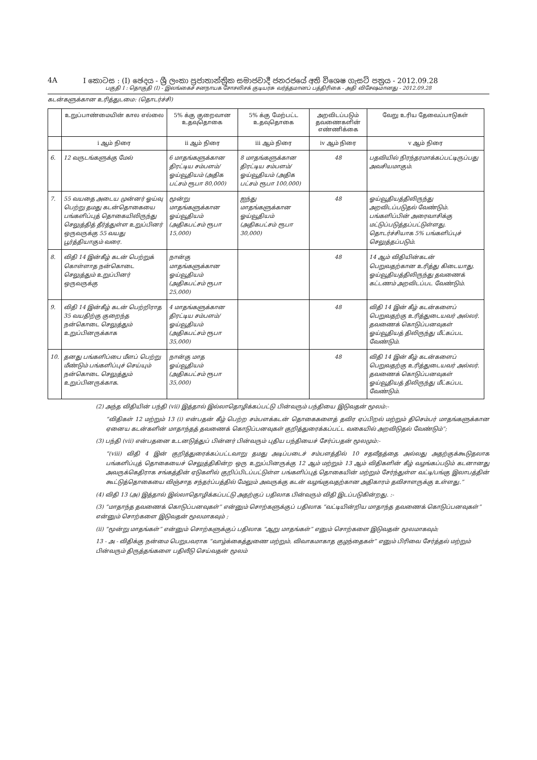4A I කොටස : (I) ඡෙදය - ශ්‍රී ලංකා ප්‍රජාතාන්ත්‍රික සමාජවාදී ජනරජයේ අති විශෙෂ ගැසට් පත්‍රය - 2012.09.28
பகுதி I : தொகுதி (I) - இலங்கைச் சனநாயக சோசலிசக் குடியரசு வர்த்தமானப் பத்திரிகை - அதி விசேஷமானது - 2012.09.28
கடன்களுக்கான உரித்துடமை: (தொடர்ச்சி)
| | உறுப்பாண்மையின் கால எல்லை | 5% க்கு குறைவான உதவுதொகை | 5% க்கு மேற்பட்ட உதவுதொகை | அறவிடப்படும் தவணைகளின் எண்ணிக்கை | வேறு உரிய தேவைப்பாடுகள் |
| --- | --- | --- | --- | --- | --- |
| | i ஆம் நிரை | ii ஆம் நிரை | iii ஆம் நிரை | iv ஆம் நிரை | v ஆம் நிரை |
| 6. | 12 வருடங்களுக்கு மேல் | 6 மாதங்களுக்கான திரட்டிய சம்பளம்/ ஓய்வூதியம் (அதிக பட்சம் ரூபா 80,000) | 8 மாதங்களுக்கான திரட்டிய சம்பளம்/ ஓய்வூதியம் (அதிக பட்சம் ரூபா 100,000) | 48 | பதவியில் நிரந்தரமாக்கப்பட்டிருப்பது அவசியமாகும். |
| 7. | 55 வயதை அடைய முன்னர் ஓய்வு பெற்று தமது கடன்தொகையை பங்களிப்புத் தொகையிலிருந்து செலுத்தித் தீர்த்துள்ள உறுப்பினர் ஒருவருக்கு 55 வயது பூர்த்தியாகும் வரை. | மூன்று மாதங்களுக்கான ஓய்வூதியம் (அதிகபட்சம் ரூபா 15,000) | ஐந்து மாதங்களுக்கான ஓய்வூதியம் (அதிகபட்சம் ரூபா 30,000) | 48 | ஓய்வூதியத்திலிருந்து அறவிடப்படுதல் வேண்டும். பங்களிப்பின் அரைவாசிக்கு மட்டுப்படுத்தப்பட்டுள்ளது. தொடர்ச்சியாக 5% பங்களிப்புச் செலுத்தப்படும். |
| 8. | விதி 14 இன்கீழ் கடன் பெற்றுக் கொள்ளாத நன்கொடை செலுத்தும் உறுப்பினர் ஒருவருக்கு | நான்கு மாதங்களுக்கான ஓய்வூதியம் (அதிகபட்சம் ரூபா 25,000) | | 48 | 14 ஆம் விதியின்கடன் பெறுவதற்கான உரித்து கிடையாது. ஓய்வூதியத்திலிருந்து தவணைக் கட்டணம் அறவிடப்பட வேண்டும். |
| 9. | விதி 14 இன்கீழ் கடன் பெற்றிராத 35 வயதிற்கு குறைந்த நன்கொடை செலுத்தும் உறுப்பினருக்காக | 4 மாதங்களுக்கான திரட்டிய சம்பளம்/ ஓய்வூதியம் (அதிகபட்சம் ரூபா 35,000) | | 48 | விதி 14 இன் கீழ் கடன்களைப் பெறுவதற்கு உரித்துடையவர் அல்லர். தவணைக் கொடுப்பனவுகள் ஓய்வூதியத் திலிருந்து மீட்கப்பட வேண்டும். |
| 10. | தனது பங்களிப்பை மீளப் பெற்று மீண்டும் பங்களிப்புச் செய்யும் நன்கொடை செலுத்தும் உறுப்பினருக்காக. | நான்கு மாத ஓய்வூதியம் (அதிகபட்சம் ரூபா 35,000) | | 48 | விதி 14 இன் கீழ் கடன்களைப் பெறுவதற்கு உரித்துடையவர் அல்லர். தவணைக் கொடுப்பனவுகள் ஓய்வூதியத் திலிருந்து மீட்கப்பட வேண்டும். |
(2) அந்த விதியின் பந்தி (vii) இத்தால் இல்லாதொழிக்கப்பட்டு பின்வரும் பந்தியை இடுவதன் மூலம்:-
“விதிகள் 12 மற்றும் 13 (i) என்பதன் கீழ் பெற்ற சம்பளக்கடன் தொகைகளைத் தவிர ஏப்பிறல் மற்றும் திசெம்பர் மாதங்களுக்கான ஏனைய கடன்களின் மாதாந்தத் தவணைக் கொடுப்பனவுகள் குறித்துரைக்கப்பட்ட வகையில் அறவிடுதல் வேண்டும்”;
(3) பந்தி (vii) என்பதனை உடனடுத்துப் பின்னர் பின்வரும் புதிய பந்தியைச் சேர்ப்பதன் மூலமும்:-
“(viii) விதி 4 இன் குறித்துரைக்கப்பட்டவாறு தமது அடிப்படைச் சம்பளத்தில் 10 சதவீதத்தை அல்லது அதற்குக்கூடுதலாக பங்களிப்புத் தொகையைச் செலுத்திகின்ற ஒரு உறுப்பினருக்கு 12 ஆம் மற்றும் 13 ஆம் விதிகளின் கீழ் வழங்கப்படும் கடனானது அவருக்கெதிராக சங்கத்தின் ஏடுகளில் குறிப்பிடப்பட்டுள்ள பங்களிப்புத் தொகையின் மற்றும் சேர்ந்துள்ள வட்டி/பங்கு இலாபத்தின் கூட்டுத்தொகையை விஞ்சாத சந்தர்ப்பத்தில் மேலும் அவருக்கு கடன் வழங்குவதற்கான அதிகாரம் தவிசாளருக்கு உள்ளது.”
(4) விதி 13 (அ) இத்தால் இல்லாதொழிக்கப்பட்டு அதற்குப் பதிலாக பின்வரும் விதி இடப்படுகின்றது. :-
(3) “மாதாந்த தவணைக் கொடுப்பனவுகள்” என்னும் சொற்களுக்குப் பதிலாக “வட்டியின்றிய மாதாந்த தவணைக் கொடுப்பனவுகள்” என்னும் சொற்களை இடுவதன் மூலமாகவும் ;
(ii) “மூன்று மாதங்கள்” என்னும் சொற்களுக்குப் பதிலாக “ஆறு மாதங்கள்” எனும் சொற்களை இடுவதன் மூலமாகவும்;
13 - அ - விதிக்கு நன்மை பெறுபவராக “வாழ்க்கைத்துணை மற்றும், விவாகமாகாத குழந்தைகள்” எனும் பிரிவை சேர்த்தல் மற்றும் பின்வரும் திருத்தங்களை பதிலீடு செய்வதன் மூலம்